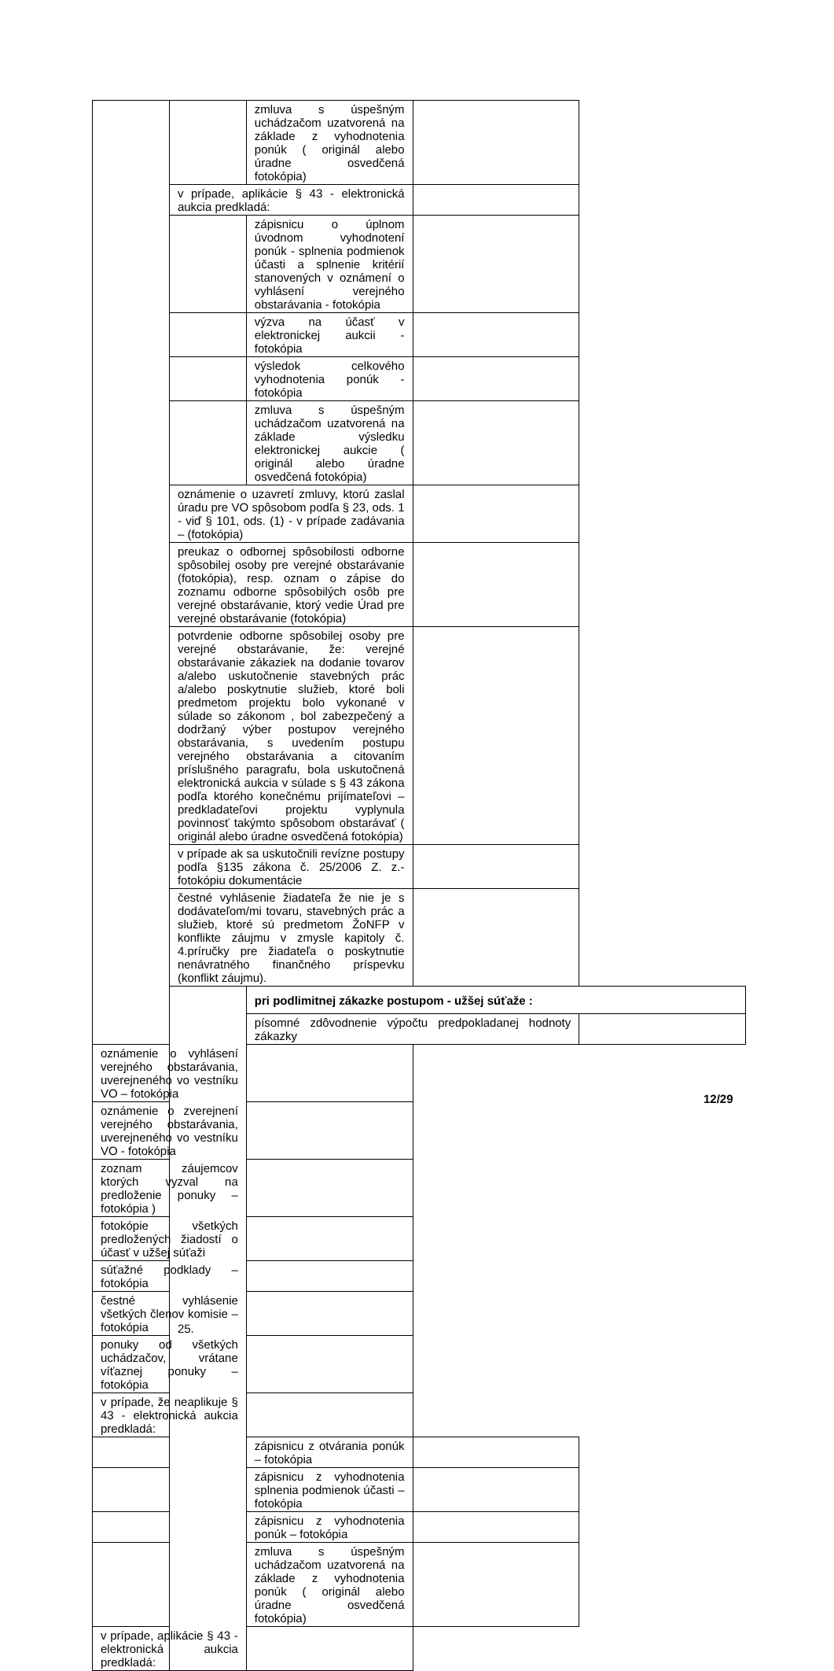| | | zmluva s úspešným uchádzačom uzatvorená na základe z vyhodnotenia ponúk ( originál alebo úradne osvedčená fotokópia) | | |
| | v prípade, aplikácie § 43 - elektronická aukcia predkladá: | | | |
| | | zápisnicu o úplnom úvodnom vyhodnotení ponúk - splnenia podmienok účasti a splnenie kritérií stanovených v oznámení o vyhlásení verejného obstarávania - fotokópia | | |
| | | výzva na účasť v elektronickej aukcii - fotokópia | | |
| | | výsledok celkového vyhodnotenia ponúk - fotokópia | | |
| | | zmluva s úspešným uchádzačom uzatvorená na základe výsledku elektronickej aukcie ( originál alebo úradne osvedčená fotokópia) | | |
| | oznámenie o uzavretí zmluvy, ktorú zaslal úradu pre VO spôsobom podľa § 23, ods. 1 - viď § 101, ods. (1) - v prípade zadávania – (fotokópia) | | | |
| | preukaz o odbornej spôsobilosti odborne spôsobilej osoby pre verejné obstarávanie (fotokópia), resp. oznam o zápise do zoznamu odborne spôsobilých osôb pre verejné obstarávanie, ktorý vedie Úrad pre verejné obstarávanie (fotokópia) | | | |
| | potvrdenie odborne spôsobilej osoby pre verejné obstarávanie, že: verejné obstarávanie zákaziek na dodanie tovarov a/alebo uskutočnenie stavebných prác a/alebo poskytnutie služieb, ktoré boli predmetom projektu bolo vykonané v súlade so zákonom , bol zabezpečený a dodržaný výber postupov verejného obstarávania, s uvedením postupu verejného obstarávania a citovaním príslušného paragrafu, bola uskutočnená elektronická aukcia v súlade s § 43 zákona podľa ktorého konečnému prijímateľovi – predkladateľovi projektu vyplynula povinnosť takýmto spôsobom obstarávať ( originál alebo úradne osvedčená fotokópia) | | | |
| | v prípade ak sa uskutočnili revízne postupy podľa §135 zákona č. 25/2006 Z. z.- fotokópiu dokumentácie | | | |
| | čestné vyhlásenie žiadateľa že nie je s dodávateľom/mi tovaru, stavebných prác a služieb, ktoré sú predmetom ŽoNFP v konflikte záujmu v zmysle kapitoly č. 4.príručky pre žiadateľa o poskytnutie nenávratného finančného príspevku (konflikt záujmu). | | | |
| | 25. | pri podlimitnej zákazke postupom - užšej súťaže : | | |
| | | písomné zdôvodnenie výpočtu predpokladanej hodnoty zákazky | | |
| oznámenie o vyhlásení verejného obstarávania, uverejneného vo vestníku VO – fotokópia | | | | |
| oznámenie o zverejnení verejného obstarávania, uverejneného vo vestníku VO - fotokópia | | | | |
| zoznam záujemcov ktorých vyzval na predloženie ponuky – fotokópia ) | | | | |
| fotokópie všetkých predložených žiadostí o účasť v užšej súťaži | | | | |
| súťažné podklady – fotokópia | | | | |
| čestné vyhlásenie všetkých členov komisie – fotokópia | | | | |
| ponuky od všetkých uchádzačov, vrátane víťaznej ponuky – fotokópia | | | | |
| v prípade, že neaplikuje § 43 - elektronická aukcia predkladá: | | | | |
| | | zápisnicu z otvárania ponúk – fotokópia | | |
| | | zápisnicu z vyhodnotenia splnenia podmienok účasti – fotokópia | | |
| | | zápisnicu z vyhodnotenia ponúk – fotokópia | | |
| | | zmluva s úspešným uchádzačom uzatvorená na základe z vyhodnotenia ponúk ( originál alebo úradne osvedčená fotokópia) | | |
| v prípade, aplikácie § 43 - elektronická aukcia predkladá: | | | | |
12/29